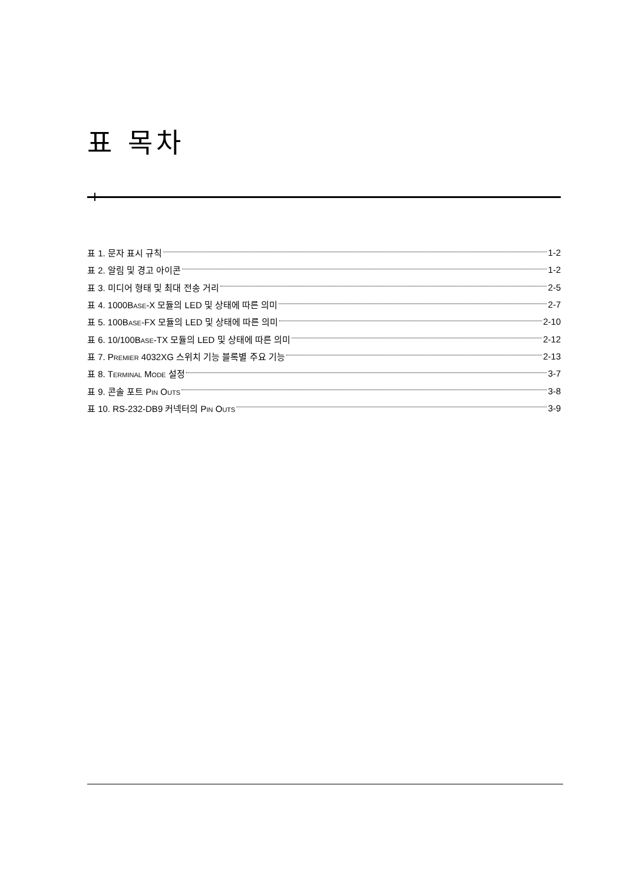표 목차
표 1. 문자 표시 규칙 1-2
표 2. 알림 및 경고 아이콘 1-2
표 3. 미디어 형태 및 최대 전송 거리 2-5
표 4. 1000BASE-X 모듈의 LED 및 상태에 따른 의미 2-7
표 5. 100BASE-FX 모듈의 LED 및 상태에 따른 의미 2-10
표 6. 10/100BASE-TX 모듈의 LED 및 상태에 따른 의미 2-12
표 7. PREMIER 4032XG 스위치 기능 블록별 주요 기능 2-13
표 8. TERMINAL MODE 설정 3-7
표 9. 콘솔 포트 PIN OUTS 3-8
표 10. RS-232-DB9 커넥터의 PIN OUTS 3-9